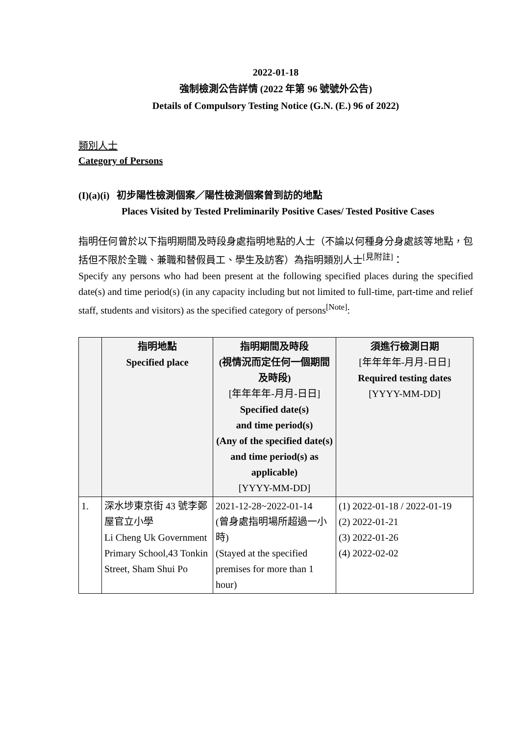2022-01-18
強制檢測公告詳情 (2022 年第 96 號號外公告)
Details of Compulsory Testing Notice (G.N. (E.) 96 of 2022)
類別人士
Category of Persons
(I)(a)(i) 初步陽性檢測個案／陽性檢測個案曾到訪的地點
Places Visited by Tested Preliminarily Positive Cases/ Tested Positive Cases
指明任何曾於以下指明期間及時段身處指明地點的人士（不論以何種身分身處該等地點，包括但不限於全職、兼職和替假員工、學生及訪客）為指明類別人士<sup>[見附註]</sup>：
Specify any persons who had been present at the following specified places during the specified date(s) and time period(s) (in any capacity including but not limited to full-time, part-time and relief staff, students and visitors) as the specified category of persons<sup>[Note]</sup>:
| | 指明地點 Specified place | 指明期間及時段 (視情況而定任何一個期間及時段) [年年年年-月月-日日] Specified date(s) and time period(s) (Any of the specified date(s) and time period(s) as applicable) [YYYY-MM-DD] | 須進行檢測日期 [年年年年-月月-日日] Required testing dates [YYYY-MM-DD] |
| --- | --- | --- | --- |
| 1. | 深水埗東京街 43 號李鄭屋官立小學 Li Cheng Uk Government Primary School,43 Tonkin Street, Sham Shui Po | 2021-12-28~2022-01-14 (曾身處指明場所超過一小時) (Stayed at the specified premises for more than 1 hour) | (1) 2022-01-18 / 2022-01-19 (2) 2022-01-21 (3) 2022-01-26 (4) 2022-02-02 |